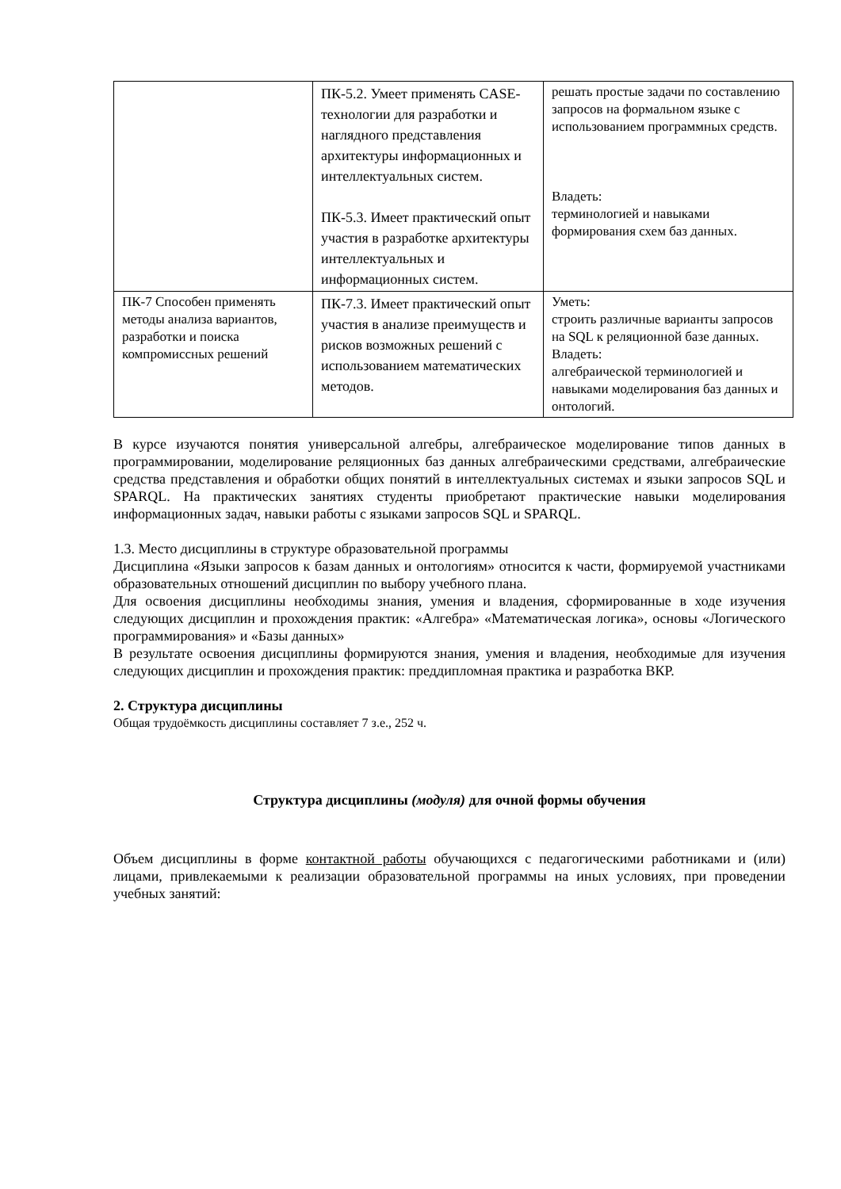| | ПК-5.2. Умеет применять CASE-технологии для разработки и наглядного представления архитектуры информационных и интеллектуальных систем. ПК-5.3. Имеет практический опыт участия в разработке архитектуры интеллектуальных и информационных систем. | решать простые задачи по составлению запросов на формальном языке с использованием программных средств. Владеть: терминологией и навыками формирования схем баз данных. |
| ПК-7 Способен применять методы анализа вариантов, разработки и поиска компромиссных решений | ПК-7.3. Имеет практический опыт участия в анализе преимуществ и рисков возможных решений с использованием математических методов. | Уметь: строить различные варианты запросов на SQL к реляционной базе данных. Владеть: алгебраической терминологией и навыками моделирования баз данных и онтологий. |
В курсе изучаются понятия универсальной алгебры, алгебраическое моделирование типов данных в программировании, моделирование реляционных баз данных алгебраическими средствами, алгебраические средства представления и обработки общих понятий в интеллектуальных системах и языки запросов SQL и SPARQL. На практических занятиях студенты приобретают практические навыки моделирования информационных задач, навыки работы с языками запросов SQL и SPARQL.
1.3. Место дисциплины в структуре образовательной программы
Дисциплина «Языки запросов к базам данных и онтологиям» относится к части, формируемой участниками образовательных отношений дисциплин по выбору учебного плана.
Для освоения дисциплины необходимы знания, умения и владения, сформированные в ходе изучения следующих дисциплин и прохождения практик: «Алгебра» «Математическая логика», основы «Логического программирования» и «Базы данных»
В результате освоения дисциплины формируются знания, умения и владения, необходимые для изучения следующих дисциплин и прохождения практик: преддипломная практика и разработка ВКР.
2. Структура дисциплины
Общая трудоёмкость дисциплины составляет 7 з.е., 252 ч.
Структура дисциплины (модуля) для очной формы обучения
Объем дисциплины в форме контактной работы обучающихся с педагогическими работниками и (или) лицами, привлекаемыми к реализации образовательной программы на иных условиях, при проведении учебных занятий: